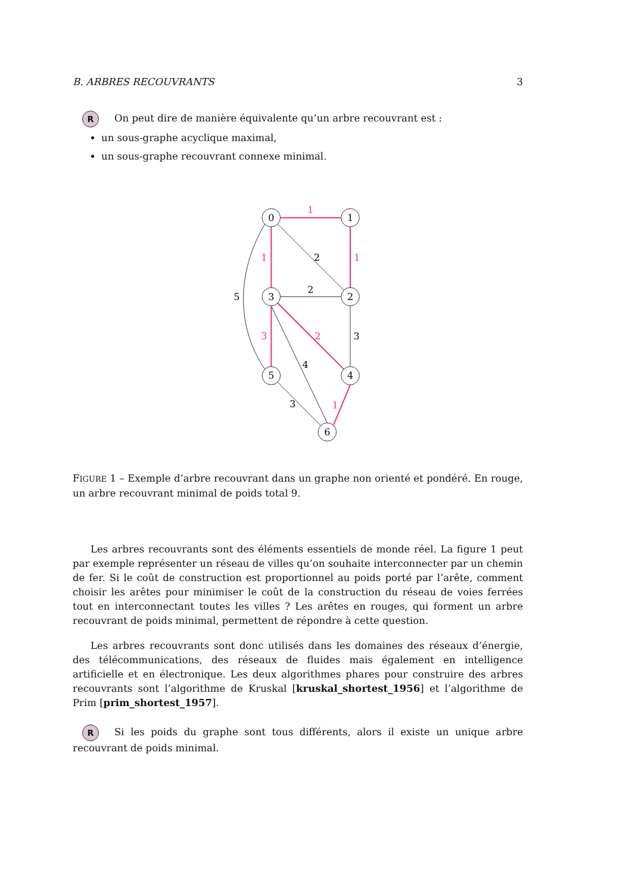B. ARBRES RECOUVRANTS 3
R On peut dire de manière équivalente qu’un arbre recouvrant est :
un sous-graphe acyclique maximal,
un sous-graphe recouvrant connexe minimal.
0
1
2
3
4
5
6
2
2
3
4
3
5
1
1
1
3
2
1
FIGURE 1 – Exemple d’arbre recouvrant dans un graphe non orienté et pondéré. En rouge, un arbre recouvrant minimal de poids total 9.
Les arbres recouvrants sont des éléments essentiels de monde réel. La figure 1 peut par exemple représenter un réseau de villes qu’on souhaite interconnecter par un chemin de fer. Si le coût de construction est proportionnel au poids porté par l’arête, comment choisir les arêtes pour minimiser le coût de la construction du réseau de voies ferrées tout en interconnectant toutes les villes ? Les arêtes en rouges, qui forment un arbre recouvrant de poids minimal, permettent de répondre à cette question.
Les arbres recouvrants sont donc utilisés dans les domaines des réseaux d’énergie, des télécommunications, des réseaux de fluides mais également en intelligence artificielle et en électronique. Les deux algorithmes phares pour construire des arbres recouvrants sont l’algorithme de Kruskal [kruskal_shortest_1956] et l’algorithme de Prim [prim_shortest_1957].
R Si les poids du graphe sont tous différents, alors il existe un unique arbre recouvrant de poids minimal.